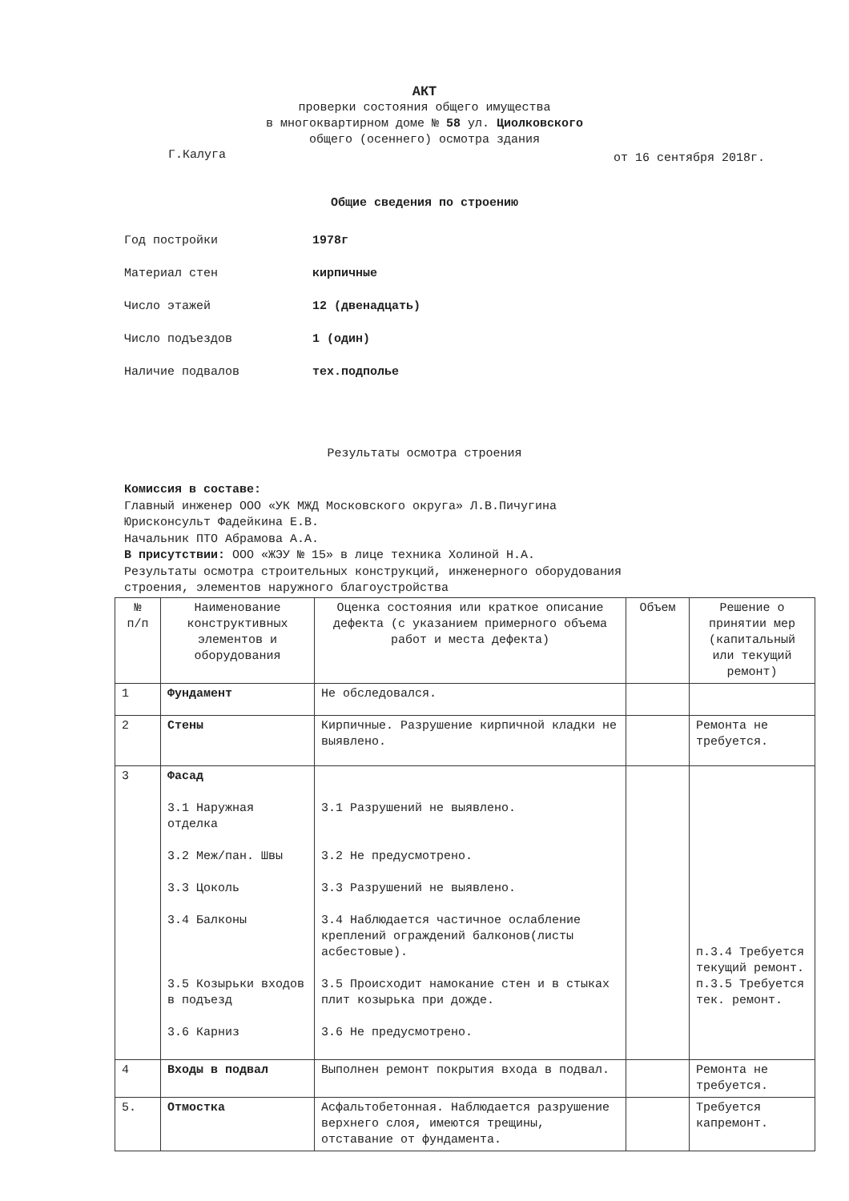АКТ
проверки состояния общего имущества
в многоквартирном доме № 58 ул. Циолковского
общего (осеннего) осмотра здания
Г.Калуга от 16 сентября 2018г.
Общие сведения по строению
Год постройки 1978г
Материал стен кирпичные
Число этажей 12 (двенадцать)
Число подъездов 1 (один)
Наличие подвалов тех.подполье
Результаты осмотра строения
Комиссия в составе:
Главный инженер ООО «УК МЖД Московского округа» Л.В.Пичугина
Юрисконсульт Фадейкина Е.В.
Начальник ПТО Абрамова А.А.
В присутствии: ООО «ЖЭУ № 15» в лице техника Холиной Н.А.
Результаты осмотра строительных конструкций, инженерного оборудования
строения, элементов наружного благоустройства
| № п/п | Наименование конструктивных элементов и оборудования | Оценка состояния или краткое описание дефекта (с указанием примерного объема работ и места дефекта) | Объем | Решение о принятии мер (капитальный или текущий ремонт) |
| --- | --- | --- | --- | --- |
| 1 | Фундамент | Не обследовался. | | |
| 2 | Стены | Кирпичные. Разрушение кирпичной кладки не выявлено. | | Ремонта не требуется. |
| 3 | Фасад 3.1 Наружная отделка 3.2 Меж/пан. Швы 3.3 Цоколь 3.4 Балконы 3.5 Козырьки входов в подъезд 3.6 Карниз | 3.1 Разрушений не выявлено. 3.2 Не предусмотрено. 3.3 Разрушений не выявлено. 3.4 Наблюдается частичное ослабление креплений ограждений балконов(листы асбестовые). 3.5 Происходит намокание стен и в стыках плит козырька при дожде. 3.6 Не предусмотрено. | | п.3.4 Требуется текущий ремонт. п.3.5 Требуется тек. ремонт. |
| 4 | Входы в подвал | Выполнен ремонт покрытия входа в подвал. | | Ремонта не требуется. |
| 5. | Отмостка | Асфальтобетонная. Наблюдается разрушение верхнего слоя, имеются трещины, отставание от фундамента. | | Требуется капремонт. |